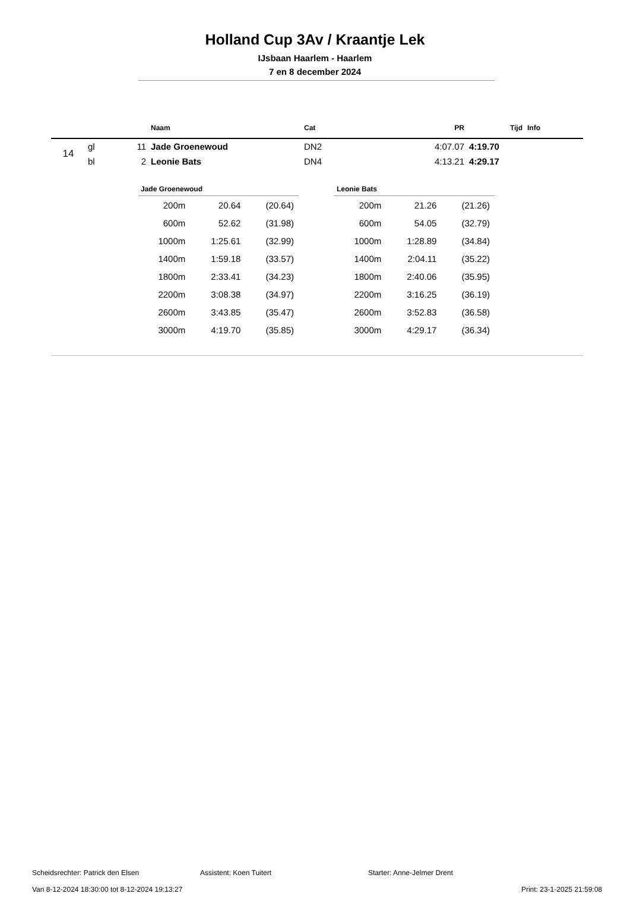Holland Cup 3Av / Kraantje Lek
IJsbaan Haarlem - Haarlem
7 en 8 december 2024
| | | | Naam | Cat | PR | Tijd | Info |
| --- | --- | --- | --- | --- | --- | --- | --- |
| 14 | gl | 11 | Jade Groenewoud | DN2 | 4:07.07 | 4:19.70 | |
| | bl | 2 | Leonie Bats | DN4 | 4:13.21 | 4:29.17 | |
| Jade Groenewoud | | |
| --- | --- | --- |
| 200m | 20.64 | (20.64) |
| 600m | 52.62 | (31.98) |
| 1000m | 1:25.61 | (32.99) |
| 1400m | 1:59.18 | (33.57) |
| 1800m | 2:33.41 | (34.23) |
| 2200m | 3:08.38 | (34.97) |
| 2600m | 3:43.85 | (35.47) |
| 3000m | 4:19.70 | (35.85) |
| Leonie Bats | | |
| --- | --- | --- |
| 200m | 21.26 | (21.26) |
| 600m | 54.05 | (32.79) |
| 1000m | 1:28.89 | (34.84) |
| 1400m | 2:04.11 | (35.22) |
| 1800m | 2:40.06 | (35.95) |
| 2200m | 3:16.25 | (36.19) |
| 2600m | 3:52.83 | (36.58) |
| 3000m | 4:29.17 | (36.34) |
Scheidsrechter: Patrick den Elsen Assistent: Koen Tuitert Starter: Anne-Jelmer Drent
Van 8-12-2024 18:30:00 tot 8-12-2024 19:13:27 Print: 23-1-2025 21:59:08